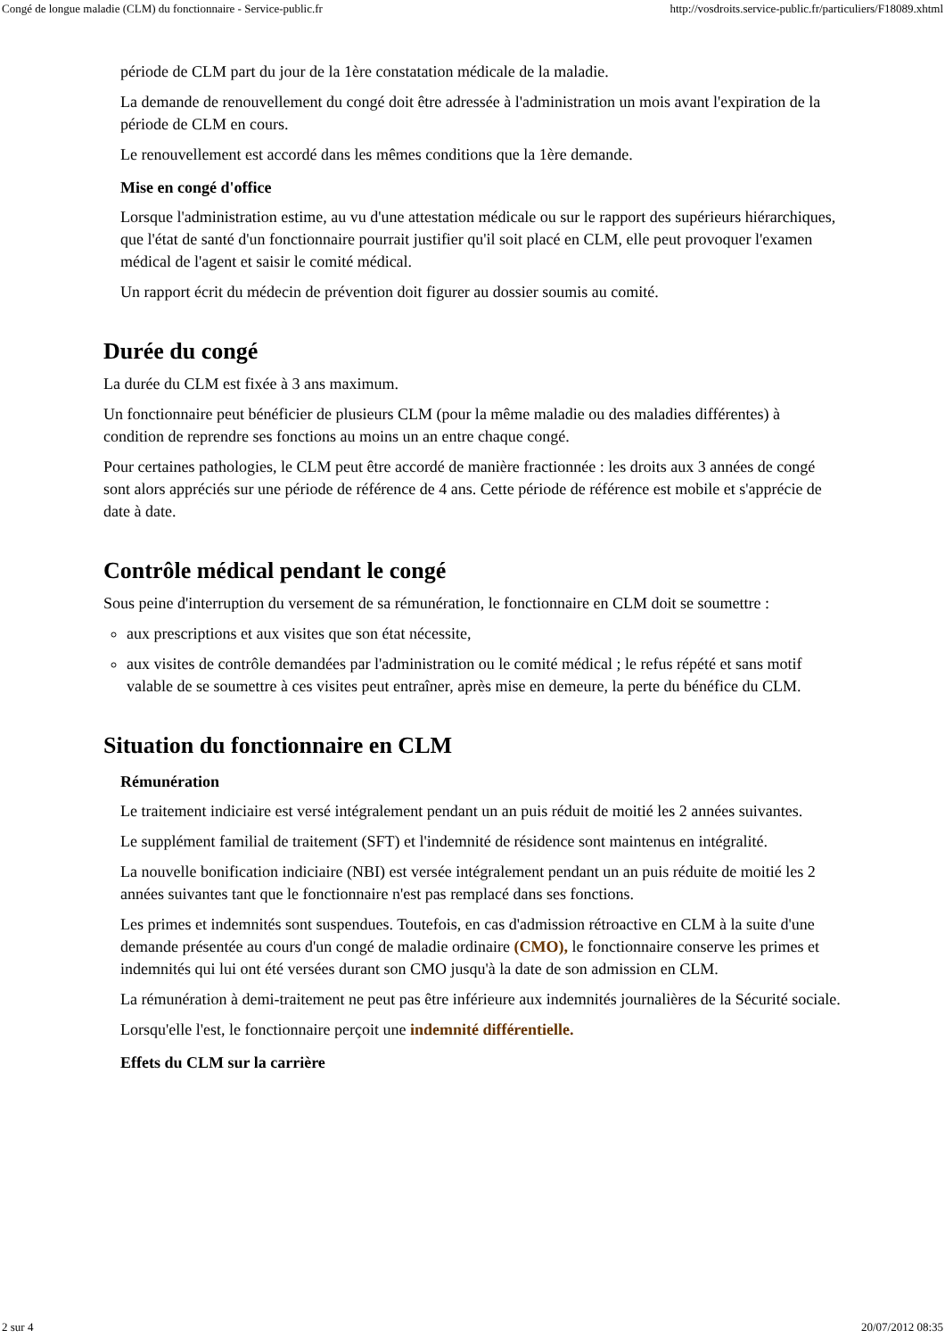Congé de longue maladie (CLM) du fonctionnaire - Service-public.fr http://vosdroits.service-public.fr/particuliers/F18089.xhtml
période de CLM part du jour de la 1ère constatation médicale de la maladie.
La demande de renouvellement du congé doit être adressée à l'administration un mois avant l'expiration de la période de CLM en cours.
Le renouvellement est accordé dans les mêmes conditions que la 1ère demande.
Mise en congé d'office
Lorsque l'administration estime, au vu d'une attestation médicale ou sur le rapport des supérieurs hiérarchiques, que l'état de santé d'un fonctionnaire pourrait justifier qu'il soit placé en CLM, elle peut provoquer l'examen médical de l'agent et saisir le comité médical.
Un rapport écrit du médecin de prévention doit figurer au dossier soumis au comité.
Durée du congé
La durée du CLM est fixée à 3 ans maximum.
Un fonctionnaire peut bénéficier de plusieurs CLM (pour la même maladie ou des maladies différentes) à condition de reprendre ses fonctions au moins un an entre chaque congé.
Pour certaines pathologies, le CLM peut être accordé de manière fractionnée : les droits aux 3 années de congé sont alors appréciés sur une période de référence de 4 ans. Cette période de référence est mobile et s'apprécie de date à date.
Contrôle médical pendant le congé
Sous peine d'interruption du versement de sa rémunération, le fonctionnaire en CLM doit se soumettre :
aux prescriptions et aux visites que son état nécessite,
aux visites de contrôle demandées par l'administration ou le comité médical ; le refus répété et sans motif valable de se soumettre à ces visites peut entraîner, après mise en demeure, la perte du bénéfice du CLM.
Situation du fonctionnaire en CLM
Rémunération
Le traitement indiciaire est versé intégralement pendant un an puis réduit de moitié les 2 années suivantes.
Le supplément familial de traitement (SFT) et l'indemnité de résidence sont maintenus en intégralité.
La nouvelle bonification indiciaire (NBI) est versée intégralement pendant un an puis réduite de moitié les 2 années suivantes tant que le fonctionnaire n'est pas remplacé dans ses fonctions.
Les primes et indemnités sont suspendues. Toutefois, en cas d'admission rétroactive en CLM à la suite d'une demande présentée au cours d'un congé de maladie ordinaire (CMO), le fonctionnaire conserve les primes et indemnités qui lui ont été versées durant son CMO jusqu'à la date de son admission en CLM.
La rémunération à demi-traitement ne peut pas être inférieure aux indemnités journalières de la Sécurité sociale.
Lorsqu'elle l'est, le fonctionnaire perçoit une indemnité différentielle.
Effets du CLM sur la carrière
2 sur 4 20/07/2012 08:35